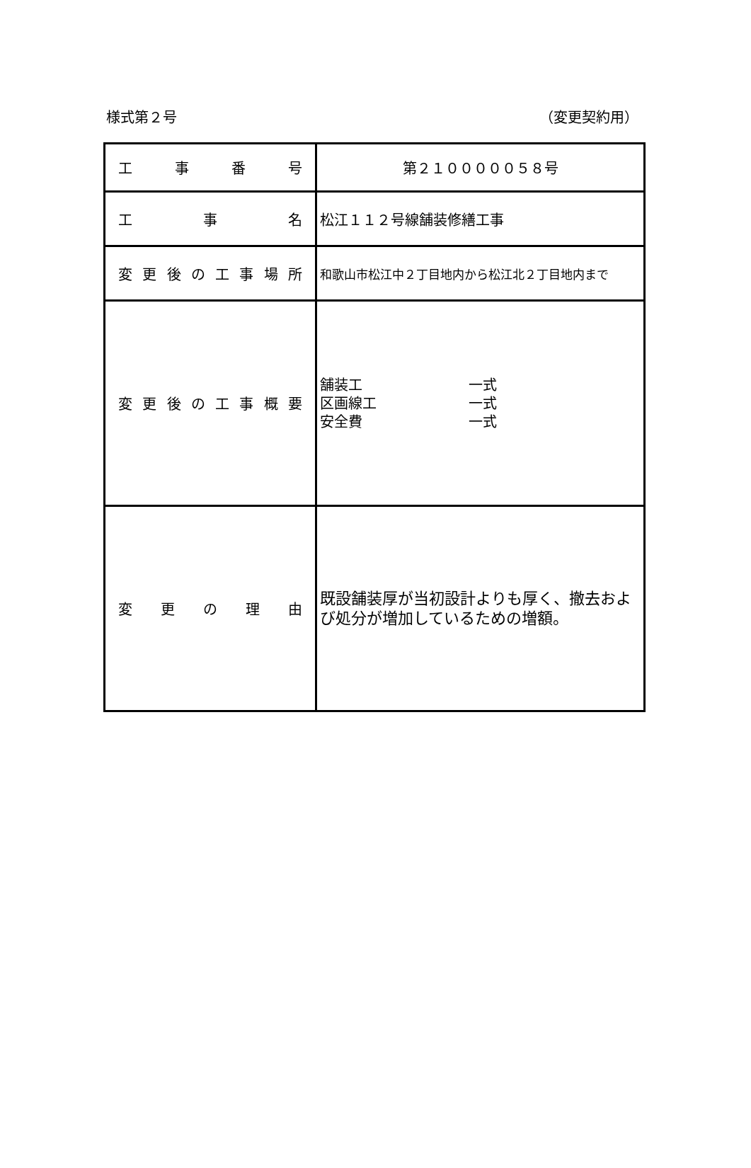様式第２号 （変更契約用）
| 工 事 番 号 | 第２１０００００５８号 |
| 工 事 名 | 松江１１２号線舗装修繕工事 |
| 変 更 後 の 工 事 場 所 | 和歌山市松江中２丁目地内から松江北２丁目地内まで |
| 変 更 後 の 工 事 概 要 | 舗装工 一式 区画線工 一式 安全費 一式 |
| 変 更 の 理 由 | 既設舗装厚が当初設計よりも厚く、撤去および処分が増加しているための増額。 |